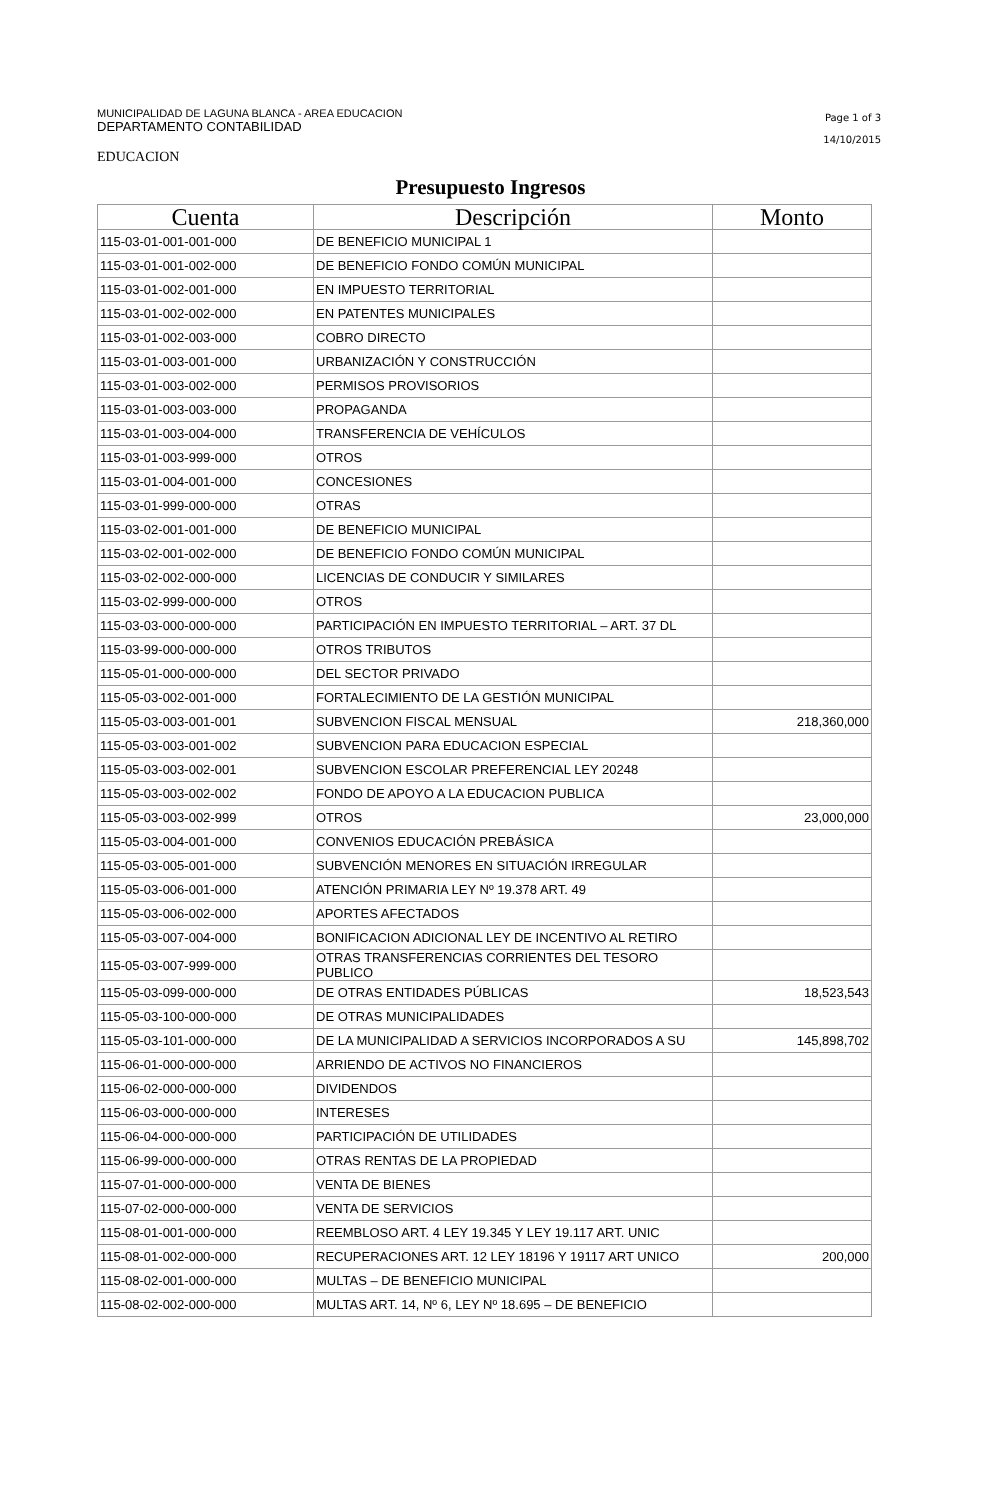MUNICIPALIDAD DE LAGUNA BLANCA - AREA EDUCACION
DEPARTAMENTO CONTABILIDAD
Page 1 of 3
14/10/2015
EDUCACION
Presupuesto Ingresos
| Cuenta | Descripción | Monto |
| --- | --- | --- |
| 115-03-01-001-001-000 | DE BENEFICIO MUNICIPAL 1 | |
| 115-03-01-001-002-000 | DE BENEFICIO FONDO COMÚN MUNICIPAL | |
| 115-03-01-002-001-000 | EN IMPUESTO TERRITORIAL | |
| 115-03-01-002-002-000 | EN PATENTES MUNICIPALES | |
| 115-03-01-002-003-000 | COBRO DIRECTO | |
| 115-03-01-003-001-000 | URBANIZACIÓN Y CONSTRUCCIÓN | |
| 115-03-01-003-002-000 | PERMISOS PROVISORIOS | |
| 115-03-01-003-003-000 | PROPAGANDA | |
| 115-03-01-003-004-000 | TRANSFERENCIA DE VEHÍCULOS | |
| 115-03-01-003-999-000 | OTROS | |
| 115-03-01-004-001-000 | CONCESIONES | |
| 115-03-01-999-000-000 | OTRAS | |
| 115-03-02-001-001-000 | DE BENEFICIO MUNICIPAL | |
| 115-03-02-001-002-000 | DE BENEFICIO FONDO COMÚN MUNICIPAL | |
| 115-03-02-002-000-000 | LICENCIAS DE CONDUCIR Y SIMILARES | |
| 115-03-02-999-000-000 | OTROS | |
| 115-03-03-000-000-000 | PARTICIPACIÓN EN IMPUESTO TERRITORIAL – ART. 37 DL | |
| 115-03-99-000-000-000 | OTROS TRIBUTOS | |
| 115-05-01-000-000-000 | DEL SECTOR PRIVADO | |
| 115-05-03-002-001-000 | FORTALECIMIENTO DE LA GESTIÓN MUNICIPAL | |
| 115-05-03-003-001-001 | SUBVENCION FISCAL MENSUAL | 218,360,000 |
| 115-05-03-003-001-002 | SUBVENCION PARA EDUCACION ESPECIAL | |
| 115-05-03-003-002-001 | SUBVENCION ESCOLAR PREFERENCIAL LEY 20248 | |
| 115-05-03-003-002-002 | FONDO DE APOYO A LA EDUCACION PUBLICA | |
| 115-05-03-003-002-999 | OTROS | 23,000,000 |
| 115-05-03-004-001-000 | CONVENIOS EDUCACIÓN PREBÁSICA | |
| 115-05-03-005-001-000 | SUBVENCIÓN MENORES EN SITUACIÓN IRREGULAR | |
| 115-05-03-006-001-000 | ATENCIÓN PRIMARIA LEY Nº 19.378 ART. 49 | |
| 115-05-03-006-002-000 | APORTES AFECTADOS | |
| 115-05-03-007-004-000 | BONIFICACION ADICIONAL LEY DE INCENTIVO AL RETIRO | |
| 115-05-03-007-999-000 | OTRAS TRANSFERENCIAS CORRIENTES DEL TESORO PUBLICO | |
| 115-05-03-099-000-000 | DE OTRAS ENTIDADES PÚBLICAS | 18,523,543 |
| 115-05-03-100-000-000 | DE OTRAS MUNICIPALIDADES | |
| 115-05-03-101-000-000 | DE LA MUNICIPALIDAD A SERVICIOS INCORPORADOS A SU | 145,898,702 |
| 115-06-01-000-000-000 | ARRIENDO DE ACTIVOS NO FINANCIEROS | |
| 115-06-02-000-000-000 | DIVIDENDOS | |
| 115-06-03-000-000-000 | INTERESES | |
| 115-06-04-000-000-000 | PARTICIPACIÓN DE UTILIDADES | |
| 115-06-99-000-000-000 | OTRAS RENTAS DE LA PROPIEDAD | |
| 115-07-01-000-000-000 | VENTA DE BIENES | |
| 115-07-02-000-000-000 | VENTA DE SERVICIOS | |
| 115-08-01-001-000-000 | REEMBLOSO ART. 4 LEY 19.345 Y LEY 19.117 ART. UNIC | |
| 115-08-01-002-000-000 | RECUPERACIONES ART. 12 LEY 18196 Y 19117 ART UNICO | 200,000 |
| 115-08-02-001-000-000 | MULTAS – DE BENEFICIO MUNICIPAL | |
| 115-08-02-002-000-000 | MULTAS ART. 14, Nº 6, LEY Nº 18.695 – DE BENEFICIO | |